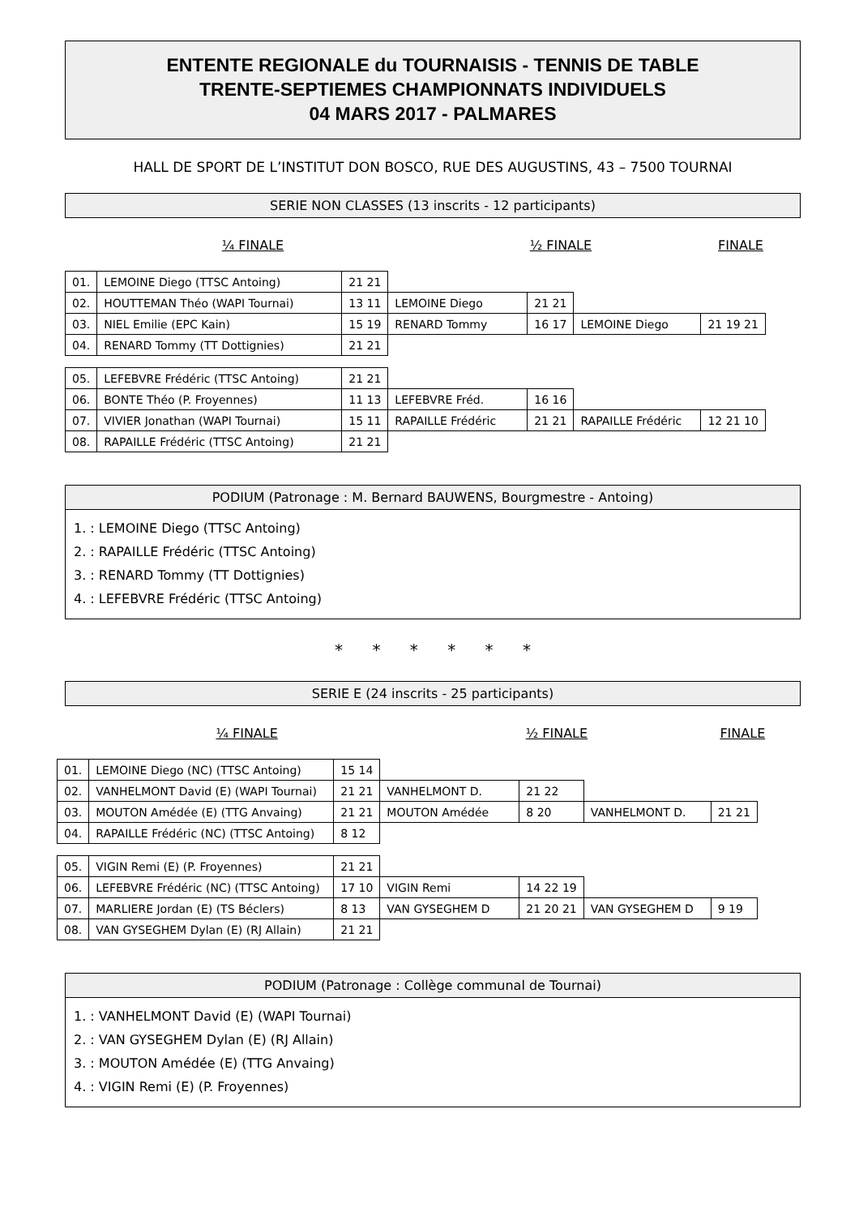ENTENTE REGIONALE du TOURNAISIS - TENNIS DE TABLE
TRENTE-SEPTIEMES CHAMPIONNATS INDIVIDUELS
04 MARS 2017 - PALMARES
HALL DE SPORT DE L’INSTITUT DON BOSCO, RUE DES AUGUSTINS, 43 – 7500 TOURNAI
SERIE NON CLASSES (13 inscrits - 12 participants)
¼ FINALE ½ FINALE FINALE
| 01. | LEMOINE Diego (TTSC Antoing) | 21 21 | | | | |
| 02. | HOUTTEMAN Théo (WAPI Tournai) | 13 11 | LEMOINE Diego | 21 21 | | |
| 03. | NIEL Emilie (EPC Kain) | 15 19 | RENARD Tommy | 16 17 | LEMOINE Diego | 21 19 21 |
| 04. | RENARD Tommy (TT Dottignies) | 21 21 | | | | |
| 05. | LEFEBVRE Frédéric (TTSC Antoing) | 21 21 | | | | |
| 06. | BONTE Théo (P. Froyennes) | 11 13 | LEFEBVRE Fréd. | 16 16 | | |
| 07. | VIVIER Jonathan (WAPI Tournai) | 15 11 | RAPAILLE Frédéric | 21 21 | RAPAILLE Frédéric | 12 21 10 |
| 08. | RAPAILLE Frédéric (TTSC Antoing) | 21 21 | | | | |
PODIUM (Patronage : M. Bernard BAUWENS, Bourgmestre - Antoing)
1. : LEMOINE Diego (TTSC Antoing)
2. : RAPAILLE Frédéric (TTSC Antoing)
3. : RENARD Tommy (TT Dottignies)
4. : LEFEBVRE Frédéric (TTSC Antoing)
* * * * * *
SERIE E (24 inscrits - 25 participants)
¼ FINALE ½ FINALE FINALE
| 01. | LEMOINE Diego (NC) (TTSC Antoing) | 15 14 | | | | |
| 02. | VANHELMONT David (E) (WAPI Tournai) | 21 21 | VANHELMONT D. | 21 22 | | |
| 03. | MOUTON Amédée (E) (TTG Anvaing) | 21 21 | MOUTON Amédée | 8 20 | VANHELMONT D. | 21 21 |
| 04. | RAPAILLE Frédéric (NC) (TTSC Antoing) | 8 12 | | | | |
| 05. | VIGIN Remi (E) (P. Froyennes) | 21 21 | | | | |
| 06. | LEFEBVRE Frédéric (NC) (TTSC Antoing) | 17 10 | VIGIN Remi | 14 22 19 | | |
| 07. | MARLIERE Jordan (E) (TS Béclers) | 8 13 | VAN GYSEGHEM D | 21 20 21 | VAN GYSEGHEM D | 9 19 |
| 08. | VAN GYSEGHEM Dylan (E) (RJ Allain) | 21 21 | | | | |
PODIUM (Patronage : Collège communal de Tournai)
1. : VANHELMONT David (E) (WAPI Tournai)
2. : VAN GYSEGHEM Dylan (E) (RJ Allain)
3. : MOUTON Amédée (E) (TTG Anvaing)
4. : VIGIN Remi (E) (P. Froyennes)